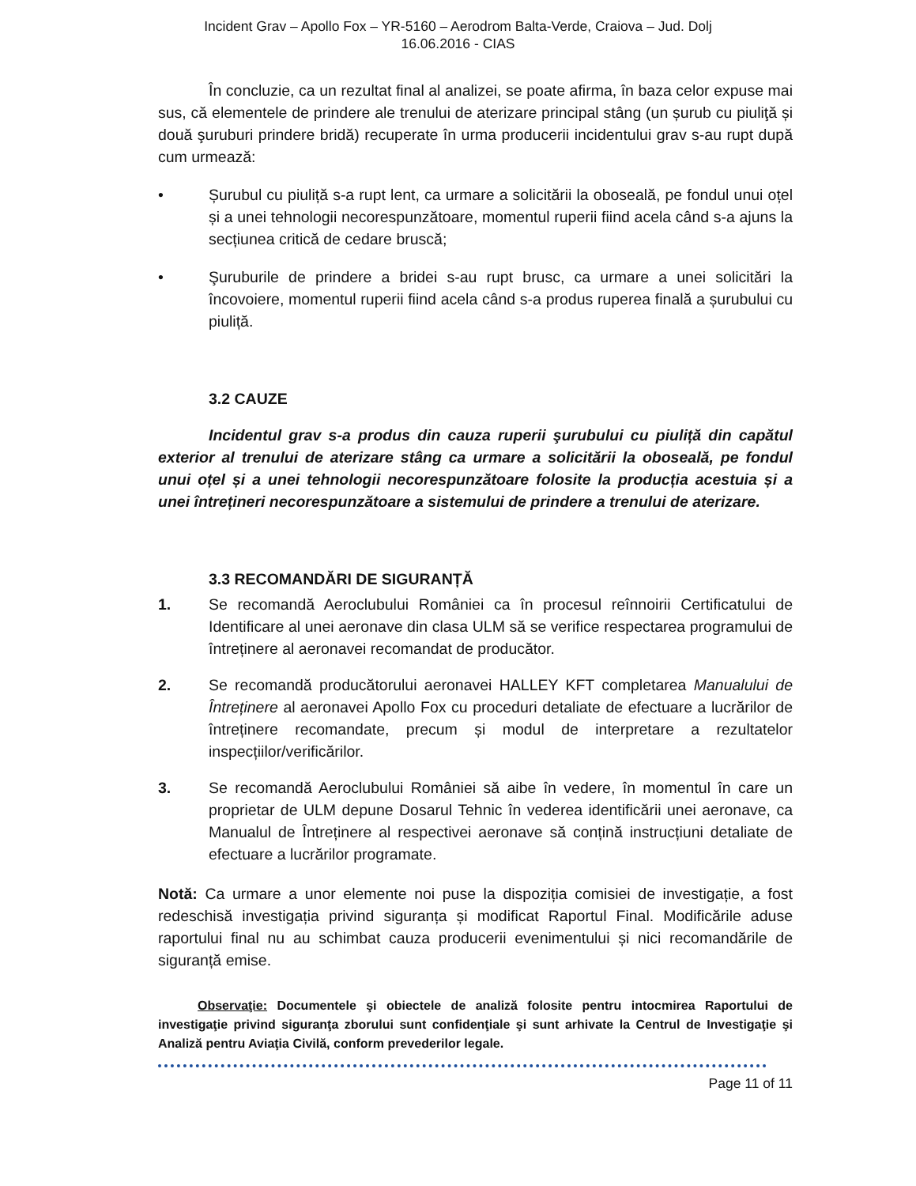Incident Grav – Apollo Fox – YR-5160 – Aerodrom Balta-Verde, Craiova – Jud. Dolj
16.06.2016 - CIAS
În concluzie, ca un rezultat final al analizei, se poate afirma, în baza celor expuse mai sus, că elementele de prindere ale trenului de aterizare principal stâng (un șurub cu piuliţă și două şuruburi prindere bridă) recuperate în urma producerii incidentului grav s-au rupt după cum urmează:
• Șurubul cu piuliță s-a rupt lent, ca urmare a solicitării la oboseală, pe fondul unui oțel și a unei tehnologii necorespunzătoare, momentul ruperii fiind acela când s-a ajuns la secțiunea critică de cedare bruscă;
• Şuruburile de prindere a bridei s-au rupt brusc, ca urmare a unei solicitări la încovoiere, momentul ruperii fiind acela când s-a produs ruperea finală a șurubului cu piuliță.
3.2 CAUZE
Incidentul grav s-a produs din cauza ruperii şurubului cu piuliță din capătul exterior al trenului de aterizare stâng ca urmare a solicitării la oboseală, pe fondul unui oțel și a unei tehnologii necorespunzătoare folosite la producția acestuia și a unei întrețineri necorespunzătoare a sistemului de prindere a trenului de aterizare.
3.3 RECOMANDĂRI DE SIGURANȚĂ
1. Se recomandă Aeroclubului României ca în procesul reînnoirii Certificatului de Identificare al unei aeronave din clasa ULM să se verifice respectarea programului de întreținere al aeronavei recomandat de producător.
2. Se recomandă producătorului aeronavei HALLEY KFT completarea Manualului de Întreținere al aeronavei Apollo Fox cu proceduri detaliate de efectuare a lucrărilor de întreținere recomandate, precum și modul de interpretare a rezultatelor inspecțiilor/verificărilor.
3. Se recomandă Aeroclubului României să aibe în vedere, în momentul în care un proprietar de ULM depune Dosarul Tehnic în vederea identificării unei aeronave, ca Manualul de Întreținere al respectivei aeronave să conțină instrucțiuni detaliate de efectuare a lucrărilor programate.
Notă: Ca urmare a unor elemente noi puse la dispoziția comisiei de investigație, a fost redeschisă investigația privind siguranța și modificat Raportul Final. Modificările aduse raportului final nu au schimbat cauza producerii evenimentului și nici recomandările de siguranță emise.
Observaţie: Documentele şi obiectele de analiză folosite pentru intocmirea Raportului de investigaţie privind siguranţa zborului sunt confidenţiale şi sunt arhivate la Centrul de Investigaţie şi Analiză pentru Aviaţia Civilă, conform prevederilor legale.
Page 11 of 11